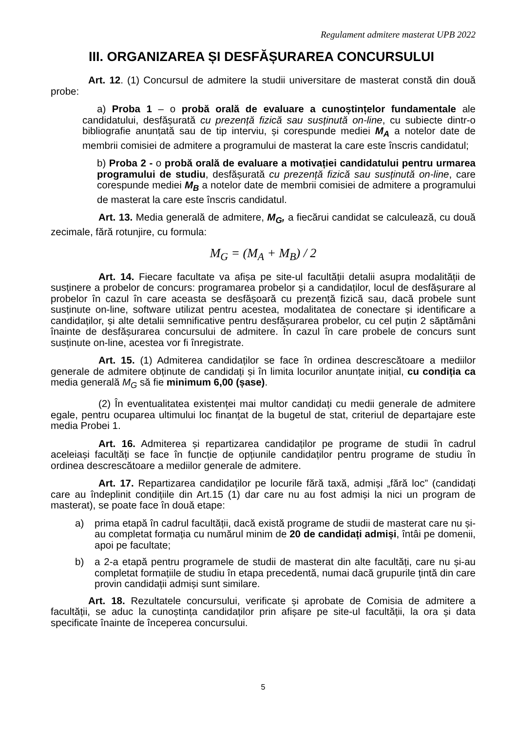Regulament admitere masterat UPB 2022
III. ORGANIZAREA ȘI DESFĂȘURAREA CONCURSULUI
Art. 12. (1) Concursul de admitere la studii universitare de masterat constă din două probe:
a) Proba 1 – o probă orală de evaluare a cunoștințelor fundamentale ale candidatului, desfășurată cu prezență fizică sau susținută on-line, cu subiecte dintr-o bibliografie anunțată sau de tip interviu, și corespunde mediei M<sub>A</sub> a notelor date de membrii comisiei de admitere a programului de masterat la care este înscris candidatul;
b) Proba 2 - o probă orală de evaluare a motivației candidatului pentru urmarea programului de studiu, desfășurată cu prezență fizică sau susținută on-line, care corespunde mediei M<sub>B</sub> a notelor date de membrii comisiei de admitere a programului de masterat la care este înscris candidatul.
Art. 13. Media generală de admitere, M<sub>G</sub>, a fiecărui candidat se calculează, cu două zecimale, fără rotunjire, cu formula:
M<sub>G</sub> = (M<sub>A</sub> + M<sub>B</sub>) / 2
Art. 14. Fiecare facultate va afișa pe site-ul facultății detalii asupra modalității de susținere a probelor de concurs: programarea probelor și a candidaților, locul de desfășurare al probelor în cazul în care aceasta se desfășoară cu prezență fizică sau, dacă probele sunt susținute on-line, software utilizat pentru acestea, modalitatea de conectare și identificare a candidaților, și alte detalii semnificative pentru desfășurarea probelor, cu cel puțin 2 săptămâni înainte de desfășurarea concursului de admitere. În cazul în care probele de concurs sunt susținute on-line, acestea vor fi înregistrate.
Art. 15. (1) Admiterea candidaților se face în ordinea descrescătoare a mediilor generale de admitere obținute de candidați și în limita locurilor anunțate inițial, cu condiția ca media generală M<sub>G</sub> să fie minimum 6,00 (șase).
(2) În eventualitatea existenței mai multor candidați cu medii generale de admitere egale, pentru ocuparea ultimului loc finanțat de la bugetul de stat, criteriul de departajare este media Probei 1.
Art. 16. Admiterea și repartizarea candidaților pe programe de studii în cadrul aceleiași facultăți se face în funcție de opțiunile candidaților pentru programe de studiu în ordinea descrescătoare a mediilor generale de admitere.
Art. 17. Repartizarea candidaților pe locurile fără taxă, admiși „fără loc” (candidați care au îndeplinit condițiile din Art.15 (1) dar care nu au fost admiși la nici un program de masterat), se poate face în două etape:
a) prima etapă în cadrul facultății, dacă există programe de studii de masterat care nu și-au completat formația cu numărul minim de 20 de candidați admiși, întâi pe domenii, apoi pe facultate;
b) a 2-a etapă pentru programele de studii de masterat din alte facultăți, care nu și-au completat formațiile de studiu în etapa precedentă, numai dacă grupurile țintă din care provin candidații admiși sunt similare.
Art. 18. Rezultatele concursului, verificate și aprobate de Comisia de admitere a facultății, se aduc la cunoștința candidaților prin afișare pe site-ul facultății, la ora și data specificate înainte de începerea concursului.
5